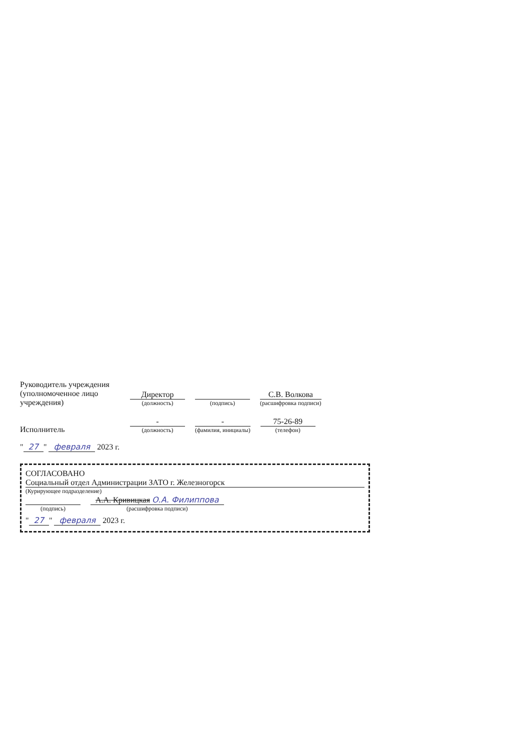Руководитель учреждения (уполномоченное лицо учреждения)
Директор
(должность)
(подпись)
С.В. Волкова
(расшифровка подписи)
Исполнитель
-
(должность)
-
(фамилия, инициалы)
75-26-89
(телефон)
" 27 " февраля 2023 г.
СОГЛАСОВАНО
Социальный отдел Администрации ЗАТО г. Железногорск
(Курирующее подразделение)
(подпись)
А.А. Кривицкая О.А. Филиппова
(расшифровка подписи)
" 27 " февраля 2023 г.